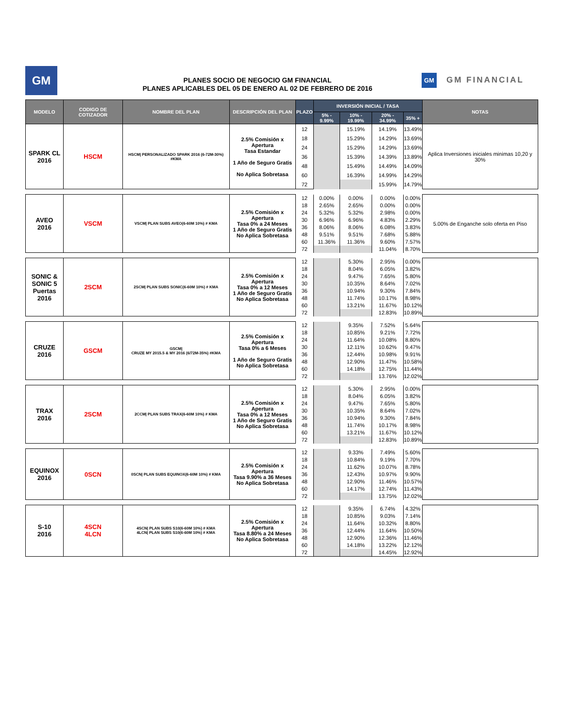GM
PLANES SOCIO DE NEGOCIO GM FINANCIAL
PLANES APLICABLES DEL 05 DE ENERO AL 02 DE FEBRERO DE 2016
GM GM FINANCIAL
| MODELO | CODIGO DE COTIZADOR | NOMBRE DEL PLAN | DESCRIPCIÓN DEL PLAN | PLAZO | INVERSIÓN INICIAL / TASA | | | | NOTAS |
| --- | --- | --- | --- | --- | --- | --- | --- | --- | --- |
| | | | | | 5% - 9.99% | 10% - 19.99% | 20% - 34.99% | 35% + | |
| SPARK CL 2016 | HSCM | HSCM/ PERSONALIZADO SPARK 2016 (6-72M-30%) #KMA | 2.5% Comisión x Apertura Tasa Estandar 1 Año de Seguro Gratis No Aplica Sobretasa | 12 | | 15.19% | 14.19% | 13.49% | Aplica Inversiones iniciales minimas 10,20 y 30% |
| | | | | 18 | | 15.29% | 14.29% | 13.69% | |
| | | | | 24 | | 15.29% | 14.29% | 13.69% | |
| | | | | 36 | | 15.39% | 14.39% | 13.89% | |
| | | | | 48 | | 15.49% | 14.49% | 14.09% | |
| | | | | 60 | | 16.39% | 14.99% | 14.29% | |
| | | | | 72 | | | 15.99% | 14.79% | |
| AVEO 2016 | VSCM | VSCM/ PLAN SUBS AVEO(6-60M 10%) # KMA | 2.5% Comisión x Apertura Tasa 0% a 24 Meses 1 Año de Seguro Gratis No Aplica Sobretasa | 12 | 0.00% | 0.00% | 0.00% | 0.00% | 5.00% de Enganche solo oferta en Piso |
| | | | | 18 | 2.65% | 2.65% | 0.00% | 0.00% | |
| | | | | 24 | 5.32% | 5.32% | 2.98% | 0.00% | |
| | | | | 30 | 6.96% | 6.96% | 4.83% | 2.29% | |
| | | | | 36 | 8.06% | 8.06% | 6.08% | 3.83% | |
| | | | | 48 | 9.51% | 9.51% | 7.68% | 5.88% | |
| | | | | 60 | 11.36% | 11.36% | 9.60% | 7.57% | |
| | | | | 72 | | | 11.04% | 8.70% | |
| SONIC & SONIC 5 Puertas 2016 | 2SCM | 2SCM/ PLAN SUBS SONIC(6-60M 10%) # KMA | 2.5% Comisión x Apertura Tasa 0% a 12 Meses 1 Año de Seguro Gratis No Aplica Sobretasa | 12 | | 5.30% | 2.95% | 0.00% | |
| | | | | 18 | | 8.04% | 6.05% | 3.82% | |
| | | | | 24 | | 9.47% | 7.65% | 5.80% | |
| | | | | 30 | | 10.35% | 8.64% | 7.02% | |
| | | | | 36 | | 10.94% | 9.30% | 7.84% | |
| | | | | 48 | | 11.74% | 10.17% | 8.98% | |
| | | | | 60 | | 13.21% | 11.67% | 10.12% | |
| | | | | 72 | | | 12.83% | 10.89% | |
| CRUZE 2016 | GSCM | GSCM/ CRUZE MY 2015.5 & MY 2016 (6/72M-35%) #KMA | 2.5% Comisión x Apertura Tasa 0% a 6 Meses 1 Año de Seguro Gratis No Aplica Sobretasa | 12 | | 9.35% | 7.52% | 5.64% | |
| | | | | 18 | | 10.85% | 9.21% | 7.72% | |
| | | | | 24 | | 11.64% | 10.08% | 8.80% | |
| | | | | 30 | | 12.11% | 10.62% | 9.47% | |
| | | | | 36 | | 12.44% | 10.98% | 9.91% | |
| | | | | 48 | | 12.90% | 11.47% | 10.58% | |
| | | | | 60 | | 14.18% | 12.75% | 11.44% | |
| | | | | 72 | | | 13.76% | 12.02% | |
| TRAX 2016 | 2SCM | 2CCM/ PLAN SUBS TRAX(6-60M 10%) # KMA | 2.5% Comisión x Apertura Tasa 0% a 12 Meses 1 Año de Seguro Gratis No Aplica Sobretasa | 12 | | 5.30% | 2.95% | 0.00% | |
| | | | | 18 | | 8.04% | 6.05% | 3.82% | |
| | | | | 24 | | 9.47% | 7.65% | 5.80% | |
| | | | | 30 | | 10.35% | 8.64% | 7.02% | |
| | | | | 36 | | 10.94% | 9.30% | 7.84% | |
| | | | | 48 | | 11.74% | 10.17% | 8.98% | |
| | | | | 60 | | 13.21% | 11.67% | 10.12% | |
| | | | | 72 | | | 12.83% | 10.89% | |
| EQUINOX 2016 | 0SCN | 0SCN/ PLAN SUBS EQUINOX(6-60M 10%) # KMA | 2.5% Comisión x Apertura Tasa 9.90% a 36 Meses No Aplica Sobretasa | 12 | | 9.33% | 7.49% | 5.60% | |
| | | | | 18 | | 10.84% | 9.19% | 7.70% | |
| | | | | 24 | | 11.62% | 10.07% | 8.78% | |
| | | | | 36 | | 12.43% | 10.97% | 9.90% | |
| | | | | 48 | | 12.90% | 11.46% | 10.57% | |
| | | | | 60 | | 14.17% | 12.74% | 11.43% | |
| | | | | 72 | | | 13.75% | 12.02% | |
| S-10 2016 | 4SCN 4LCN | 4SCN/ PLAN SUBS S10(6-60M 10%) # KMA 4LCN/ PLAN SUBS S10(6-60M 10%) # KMA | 2.5% Comisión x Apertura Tasa 8.80% a 24 Meses No Aplica Sobretasa | 12 | | 9.35% | 6.74% | 4.32% | |
| | | | | 18 | | 10.85% | 9.03% | 7.14% | |
| | | | | 24 | | 11.64% | 10.32% | 8.80% | |
| | | | | 36 | | 12.44% | 11.64% | 10.50% | |
| | | | | 48 | | 12.90% | 12.36% | 11.46% | |
| | | | | 60 | | 14.18% | 13.22% | 12.12% | |
| | | | | 72 | | | 14.45% | 12.92% | |